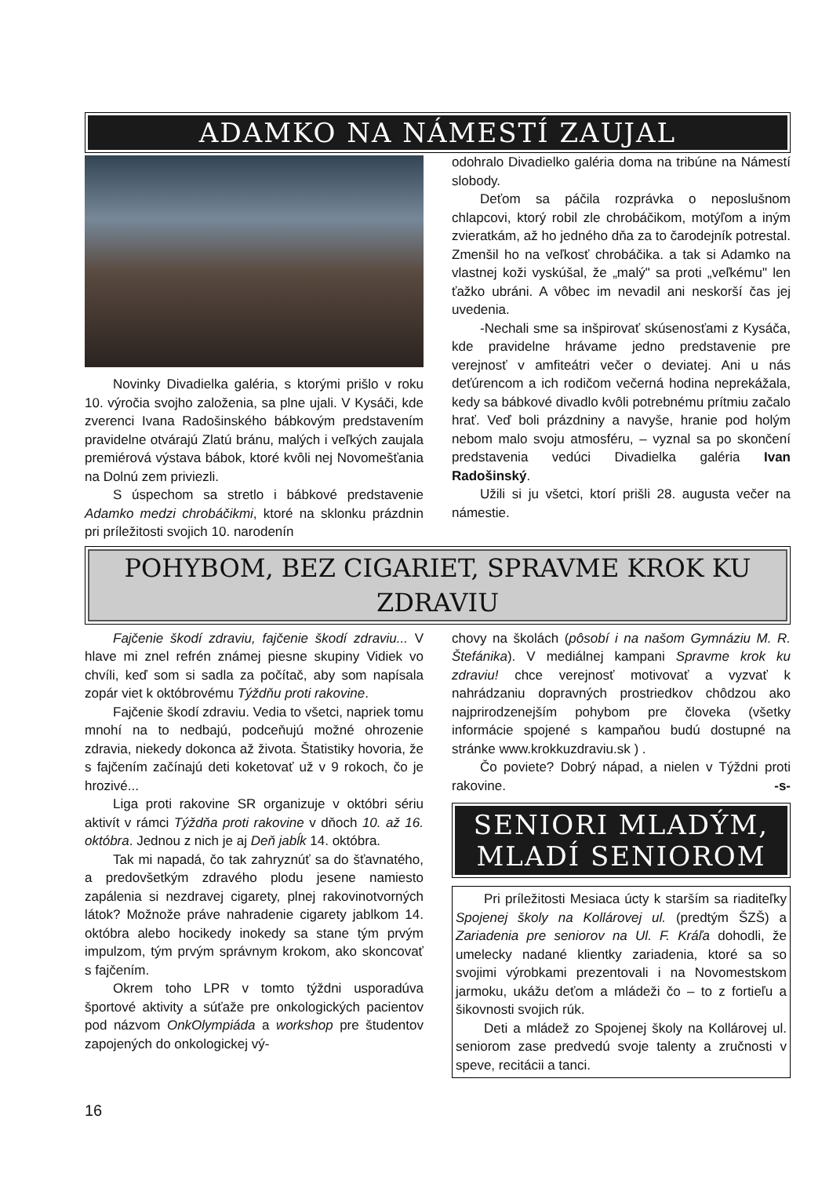ADAMKO NA NÁMESTÍ ZAUJAL
Novinky Divadielka galéria, s ktorými prišlo v roku 10. výročia svojho založenia, sa plne ujali. V Kysáči, kde zverenci Ivana Radošinského bábkovým predstavením pravidelne otvárajú Zlatú bránu, malých i veľkých zaujala premiérová výstava bábok, ktoré kvôli nej Novomešťania na Dolnú zem priviezli.
S úspechom sa stretlo i bábkové predstavenie Adamko medzi chrobáčikmi, ktoré na sklonku prázdnin pri príležitosti svojich 10. narodenín
odohralo Divadielko galéria doma na tribúne na Námestí slobody.
Deťom sa páčila rozprávka o neposlušnom chlapcovi, ktorý robil zle chrobáčikom, motýľom a iným zvieratkám, až ho jedného dňa za to čarodejník potrestal. Zmenšil ho na veľkosť chrobáčika. a tak si Adamko na vlastnej koži vyskúšal, že „malý" sa proti „veľkému" len ťažko ubráni. A vôbec im nevadil ani neskorší čas jej uvedenia.
-Nechali sme sa inšpirovať skúsenosťami z Kysáča, kde pravidelne hrávame jedno predstavenie pre verejnosť v amfiteátri večer o deviatej. Ani u nás deťúrencom a ich rodičom večerná hodina neprekážala, kedy sa bábkové divadlo kvôli potrebnému prítmiu začalo hrať. Veď boli prázdniny a navyše, hranie pod holým nebom malo svoju atmosféru, – vyznal sa po skončení predstavenia vedúci Divadielka galéria Ivan Radošinský.
Užili si ju všetci, ktorí prišli 28. augusta večer na námestie.
POHYBOM, BEZ CIGARIET, SPRAVME KROK KU ZDRAVIU
Fajčenie škodí zdraviu, fajčenie škodí zdraviu... V hlave mi znel refrén známej piesne skupiny Vidiek vo chvíli, keď som si sadla za počítač, aby som napísala zopár viet k októbrovému Týždňu proti rakovine.
Fajčenie škodí zdraviu. Vedia to všetci, napriek tomu mnohí na to nedbajú, podceňujú možné ohrozenie zdravia, niekedy dokonca až života. Štatistiky hovoria, že s fajčením začínajú deti koketovať už v 9 rokoch, čo je hrozivé...
Liga proti rakovine SR organizuje v októbri sériu aktivít v rámci Týždňa proti rakovine v dňoch 10. až 16. októbra. Jednou z nich je aj Deň jabĺk 14. októbra.
Tak mi napadá, čo tak zahryznúť sa do šťavnatého, a predovšetkým zdravého plodu jesene namiesto zapálenia si nezdravej cigarety, plnej rakovinotvorných látok? Možnože práve nahradenie cigarety jablkom 14. októbra alebo hocikedy inokedy sa stane tým prvým impulzom, tým prvým správnym krokom, ako skoncovať s fajčením.
Okrem toho LPR v tomto týždni usporadúva športové aktivity a súťaže pre onkologických pacientov pod názvom OnkOlympiáda a workshop pre študentov zapojených do onkologickej vý-
chovy na školách (pôsobí i na našom Gymnáziu M. R. Štefánika). V mediálnej kampani Spravme krok ku zdraviu! chce verejnosť motivovať a vyzvať k nahrádzaniu dopravných prostriedkov chôdzou ako najprirodzenejším pohybom pre človeka (všetky informácie spojené s kampaňou budú dostupné na stránke www.krokkuzdraviu.sk ) .
Čo poviete? Dobrý nápad, a nielen v Týždni proti rakovine. -s-
SENIORI MLADÝM, MLADÍ SENIOROM
Pri príležitosti Mesiaca úcty k starším sa riaditeľky Spojenej školy na Kollárovej ul. (predtým ŠZŠ) a Zariadenia pre seniorov na Ul. F. Kráľa dohodli, že umelecky nadané klientky zariadenia, ktoré sa so svojimi výrobkami prezentovali i na Novomestskom jarmoku, ukážu deťom a mládeži čo – to z fortieľu a šikovnosti svojich rúk.
Deti a mládež zo Spojenej školy na Kollárovej ul. seniorom zase predvedú svoje talenty a zručnosti v speve, recitácii a tanci.
16